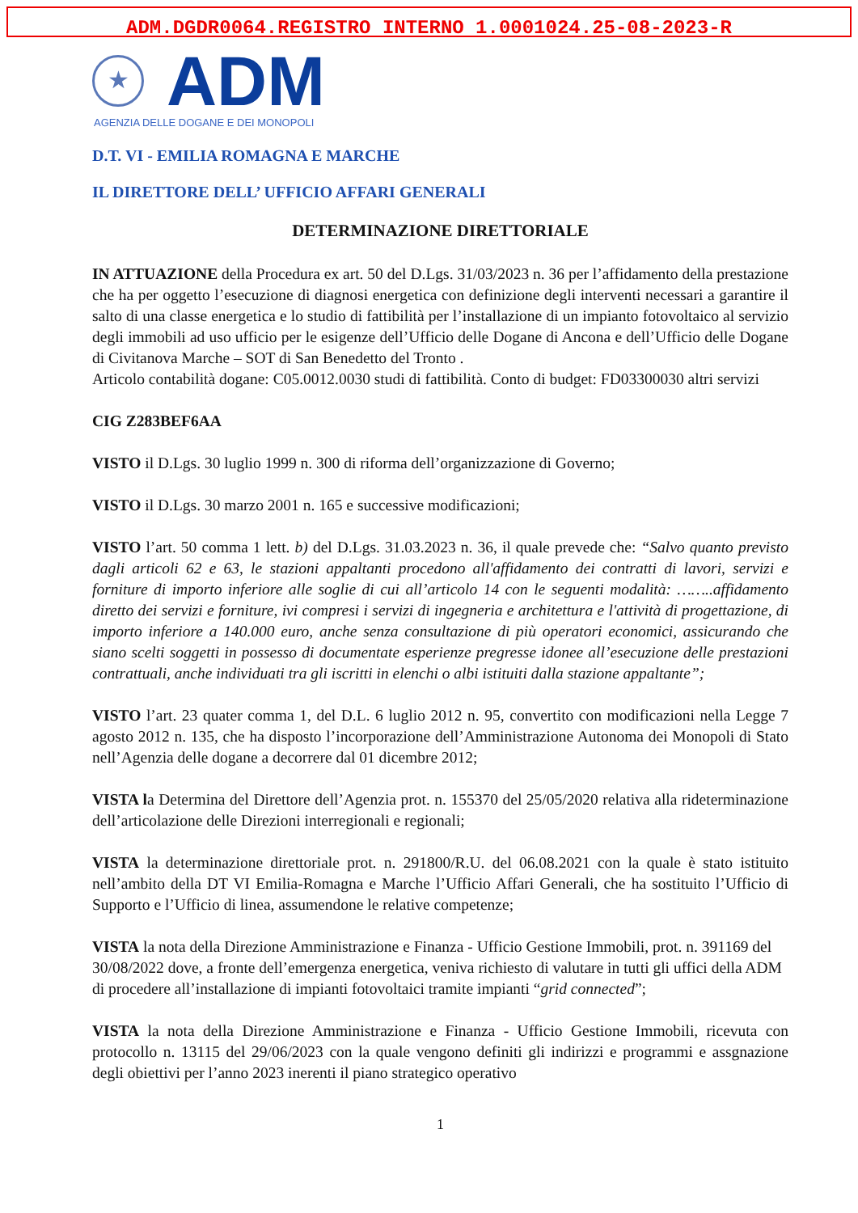ADM.DGDR0064.REGISTRO INTERNO 1.0001024.25-08-2023-R
★
ADM
AGENZIA DELLE DOGANE E DEI MONOPOLI
D.T. VI - EMILIA ROMAGNA E MARCHE
IL DIRETTORE DELL’ UFFICIO AFFARI GENERALI
DETERMINAZIONE DIRETTORIALE
IN ATTUAZIONE della Procedura ex art. 50 del D.Lgs. 31/03/2023 n. 36 per l’affidamento della prestazione che ha per oggetto l’esecuzione di diagnosi energetica con definizione degli interventi necessari a garantire il salto di una classe energetica e lo studio di fattibilità per l’installazione di un impianto fotovoltaico al servizio degli immobili ad uso ufficio per le esigenze dell’Ufficio delle Dogane di Ancona e dell’Ufficio delle Dogane di Civitanova Marche – SOT di San Benedetto del Tronto .
Articolo contabilità dogane: C05.0012.0030 studi di fattibilità. Conto di budget: FD03300030 altri servizi
CIG Z283BEF6AA
VISTO il D.Lgs. 30 luglio 1999 n. 300 di riforma dell’organizzazione di Governo;
VISTO il D.Lgs. 30 marzo 2001 n. 165 e successive modificazioni;
VISTO l’art. 50 comma 1 lett. b) del D.Lgs. 31.03.2023 n. 36, il quale prevede che: “Salvo quanto previsto dagli articoli 62 e 63, le stazioni appaltanti procedono all'affidamento dei contratti di lavori, servizi e forniture di importo inferiore alle soglie di cui all’articolo 14 con le seguenti modalità: ……..affidamento diretto dei servizi e forniture, ivi compresi i servizi di ingegneria e architettura e l'attività di progettazione, di importo inferiore a 140.000 euro, anche senza consultazione di più operatori economici, assicurando che siano scelti soggetti in possesso di documentate esperienze pregresse idonee all’esecuzione delle prestazioni contrattuali, anche individuati tra gli iscritti in elenchi o albi istituiti dalla stazione appaltante”;
VISTO l’art. 23 quater comma 1, del D.L. 6 luglio 2012 n. 95, convertito con modificazioni nella Legge 7 agosto 2012 n. 135, che ha disposto l’incorporazione dell’Amministrazione Autonoma dei Monopoli di Stato nell’Agenzia delle dogane a decorrere dal 01 dicembre 2012;
VISTA la Determina del Direttore dell’Agenzia prot. n. 155370 del 25/05/2020 relativa alla rideterminazione dell’articolazione delle Direzioni interregionali e regionali;
VISTA la determinazione direttoriale prot. n. 291800/R.U. del 06.08.2021 con la quale è stato istituito nell’ambito della DT VI Emilia-Romagna e Marche l’Ufficio Affari Generali, che ha sostituito l’Ufficio di Supporto e l’Ufficio di linea, assumendone le relative competenze;
VISTA la nota della Direzione Amministrazione e Finanza - Ufficio Gestione Immobili, prot. n. 391169 del 30/08/2022 dove, a fronte dell’emergenza energetica, veniva richiesto di valutare in tutti gli uffici della ADM di procedere all’installazione di impianti fotovoltaici tramite impianti “grid connected”;
VISTA la nota della Direzione Amministrazione e Finanza - Ufficio Gestione Immobili, ricevuta con protocollo n. 13115 del 29/06/2023 con la quale vengono definiti gli indirizzi e programmi e assgnazione degli obiettivi per l’anno 2023 inerenti il piano strategico operativo
1